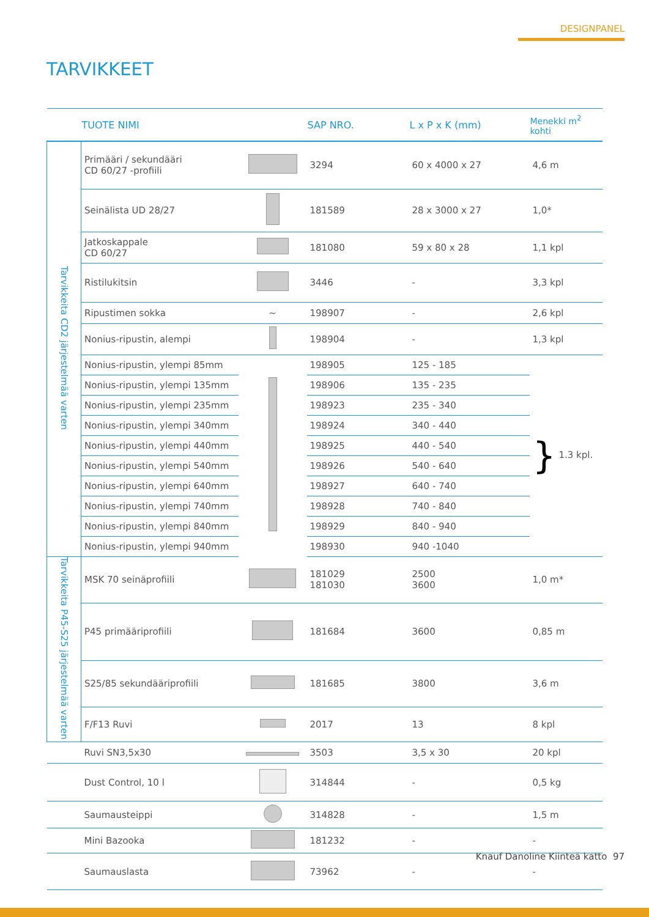DESIGNPANEL
TARVIKKEET
| | TUOTE NIMI | | SAP NRO. | L x P x K (mm) | Menekki m<sup>2</sup> kohti |
| --- | --- | --- | --- | --- | --- |
| Tarvikkeita CD2 järjestelmää varten | Primääri / sekundääri CD 60/27 -profiili | | 3294 | 60 x 4000 x 27 | 4,6 m |
| | Seinälista UD 28/27 | | 181589 | 28 x 3000 x 27 | 1,0* |
| | Jatkoskappale CD 60/27 | | 181080 | 59 x 80 x 28 | 1,1 kpl |
| | Ristilukitsin | | 3446 | - | 3,3 kpl |
| | Ripustimen sokka | ∼ | 198907 | - | 2,6 kpl |
| | Nonius-ripustin, alempi | | 198904 | - | 1,3 kpl |
| | Nonius-ripustin, ylempi 85mm | | 198905 | 125 - 185 | } 1.3 kpl. |
| | Nonius-ripustin, ylempi 135mm | | 198906 | 135 - 235 | |
| | Nonius-ripustin, ylempi 235mm | | 198923 | 235 - 340 | |
| | Nonius-ripustin, ylempi 340mm | | 198924 | 340 - 440 | |
| | Nonius-ripustin, ylempi 440mm | | 198925 | 440 - 540 | |
| | Nonius-ripustin, ylempi 540mm | | 198926 | 540 - 640 | |
| | Nonius-ripustin, ylempi 640mm | | 198927 | 640 - 740 | |
| | Nonius-ripustin, ylempi 740mm | | 198928 | 740 - 840 | |
| | Nonius-ripustin, ylempi 840mm | | 198929 | 840 - 940 | |
| | Nonius-ripustin, ylempi 940mm | | 198930 | 940 -1040 | |
| Tarvikkeita P45-S25 järjestelmää varten | MSK 70 seinäprofiili | | 181029 181030 | 2500 3600 | 1,0 m* |
| | P45 primääriprofiili | | 181684 | 3600 | 0,85 m |
| | S25/85 sekundääriprofiili | | 181685 | 3800 | 3,6 m |
| | F/F13 Ruvi | | 2017 | 13 | 8 kpl |
| | Ruvi SN3,5x30 | | 3503 | 3,5 x 30 | 20 kpl |
| | Dust Control, 10 l | | 314844 | - | 0,5 kg |
| | Saumausteippi | | 314828 | - | 1,5 m |
| | Mini Bazooka | | 181232 | - | - |
| | Saumauslasta | | 73962 | - | - |
Knauf Danoline Kiinteä katto 97